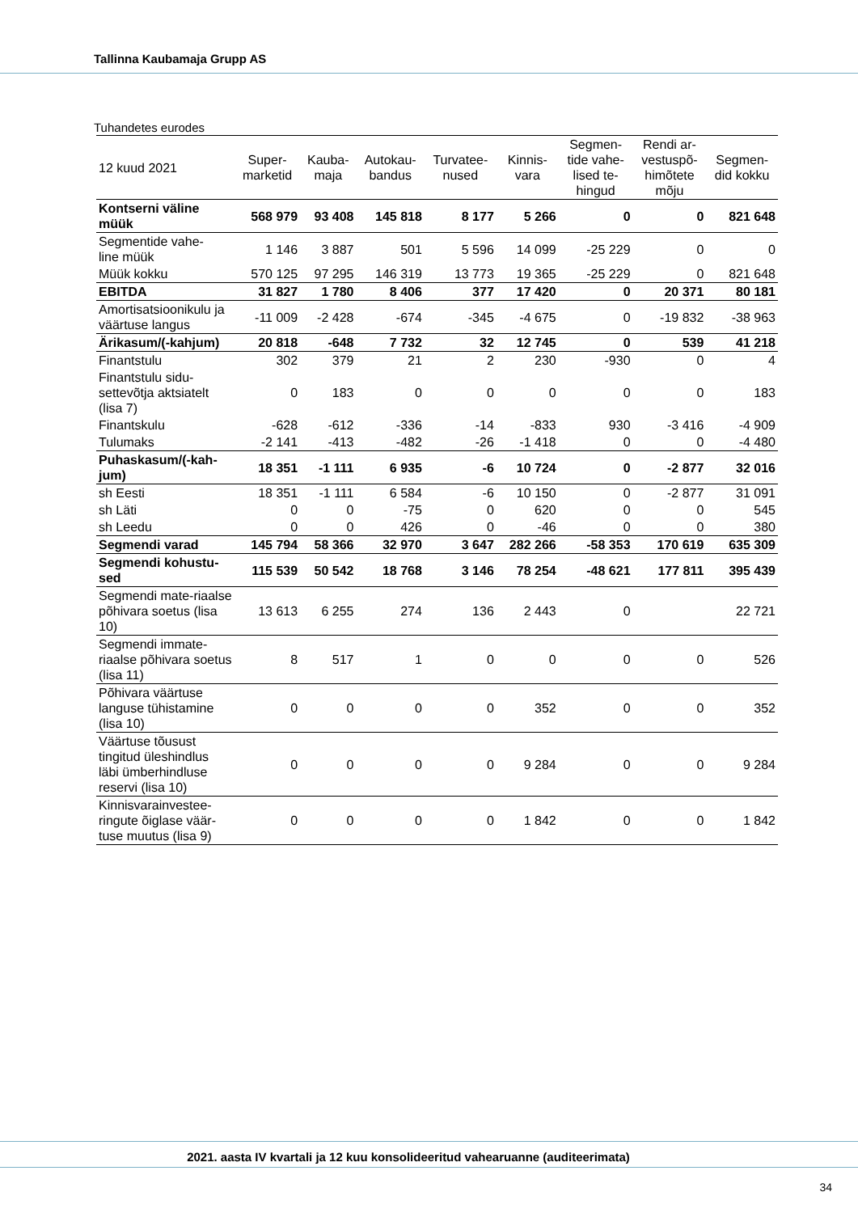Tallinna Kaubamaja Grupp AS
Tuhandetes eurodes
| 12 kuud 2021 | Super- marketid | Kauba- maja | Autokau- bandus | Turvatee- nused | Kinnis- vara | Segmen- tide vahe- lised te- hingud | Rendi ar- vestuspõ- himõtete mõju | Segmen- did kokku |
| --- | --- | --- | --- | --- | --- | --- | --- | --- |
| Kontserni väline müük | 568 979 | 93 408 | 145 818 | 8 177 | 5 266 | 0 | 0 | 821 648 |
| Segmentide vahe- line müük | 1 146 | 3 887 | 501 | 5 596 | 14 099 | -25 229 | 0 | 0 |
| Müük kokku | 570 125 | 97 295 | 146 319 | 13 773 | 19 365 | -25 229 | 0 | 821 648 |
| EBITDA | 31 827 | 1 780 | 8 406 | 377 | 17 420 | 0 | 20 371 | 80 181 |
| Amortisatsioonikulu ja väärtuse langus | -11 009 | -2 428 | -674 | -345 | -4 675 | 0 | -19 832 | -38 963 |
| Ärikasum/(-kahjum) | 20 818 | -648 | 7 732 | 32 | 12 745 | 0 | 539 | 41 218 |
| Finantstulu | 302 | 379 | 21 | 2 | 230 | -930 | 0 | 4 |
| Finantstulu sidu-settevõtja aktsiatelt (lisa 7) | 0 | 183 | 0 | 0 | 0 | 0 | 0 | 183 |
| Finantskulu | -628 | -612 | -336 | -14 | -833 | 930 | -3 416 | -4 909 |
| Tulumaks | -2 141 | -413 | -482 | -26 | -1 418 | 0 | 0 | -4 480 |
| Puhaskasum/(-kah-jum) | 18 351 | -1 111 | 6 935 | -6 | 10 724 | 0 | -2 877 | 32 016 |
| sh Eesti | 18 351 | -1 111 | 6 584 | -6 | 10 150 | 0 | -2 877 | 31 091 |
| sh Läti | 0 | 0 | -75 | 0 | 620 | 0 | 0 | 545 |
| sh Leedu | 0 | 0 | 426 | 0 | -46 | 0 | 0 | 380 |
| Segmendi varad | 145 794 | 58 366 | 32 970 | 3 647 | 282 266 | -58 353 | 170 619 | 635 309 |
| Segmendi kohustu-sed | 115 539 | 50 542 | 18 768 | 3 146 | 78 254 | -48 621 | 177 811 | 395 439 |
| Segmendi mate-riaalse põhivara soetus (lisa 10) | 13 613 | 6 255 | 274 | 136 | 2 443 | 0 | | 22 721 |
| Segmendi immate-riaalse põhivara soetus (lisa 11) | 8 | 517 | 1 | 0 | 0 | 0 | 0 | 526 |
| Põhivara väärtuse languse tühistamine (lisa 10) | 0 | 0 | 0 | 0 | 352 | 0 | 0 | 352 |
| Väärtuse tõusust tingitud üleshindlus läbi ümberhindluse reservi (lisa 10) | 0 | 0 | 0 | 0 | 9 284 | 0 | 0 | 9 284 |
| Kinnisvarainvestee-ringute õiglase väär-tuse muutus (lisa 9) | 0 | 0 | 0 | 0 | 1 842 | 0 | 0 | 1 842 |
2021. aasta IV kvartali ja 12 kuu konsolideeritud vahearuanne (auditeerimata)
34